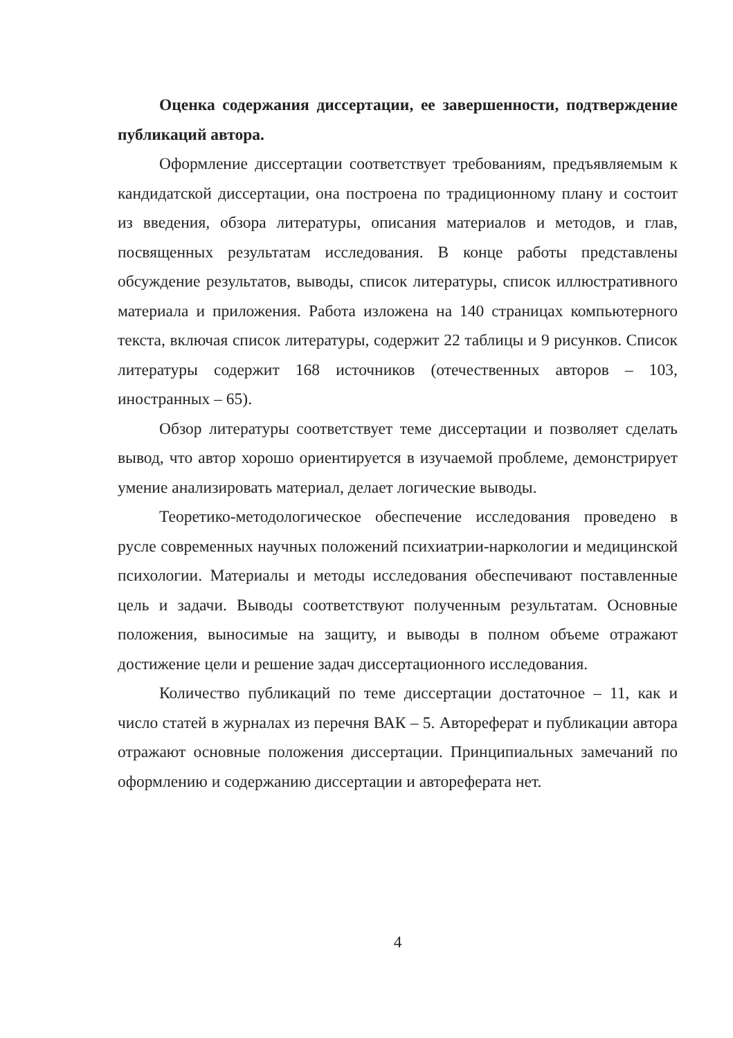Оценка содержания диссертации, ее завершенности, подтверждение публикаций автора.
Оформление диссертации соответствует требованиям, предъявляемым к кандидатской диссертации, она построена по традиционному плану и состоит из введения, обзора литературы, описания материалов и методов, и глав, посвященных результатам исследования. В конце работы представлены обсуждение результатов, выводы, список литературы, список иллюстративного материала и приложения. Работа изложена на 140 страницах компьютерного текста, включая список литературы, содержит 22 таблицы и 9 рисунков. Список литературы содержит 168 источников (отечественных авторов – 103, иностранных – 65).
Обзор литературы соответствует теме диссертации и позволяет сделать вывод, что автор хорошо ориентируется в изучаемой проблеме, демонстрирует умение анализировать материал, делает логические выводы.
Теоретико-методологическое обеспечение исследования проведено в русле современных научных положений психиатрии-наркологии и медицинской психологии. Материалы и методы исследования обеспечивают поставленные цель и задачи. Выводы соответствуют полученным результатам. Основные положения, выносимые на защиту, и выводы в полном объеме отражают достижение цели и решение задач диссертационного исследования.
Количество публикаций по теме диссертации достаточное – 11, как и число статей в журналах из перечня ВАК – 5. Автореферат и публикации автора отражают основные положения диссертации. Принципиальных замечаний по оформлению и содержанию диссертации и автореферата нет.
4